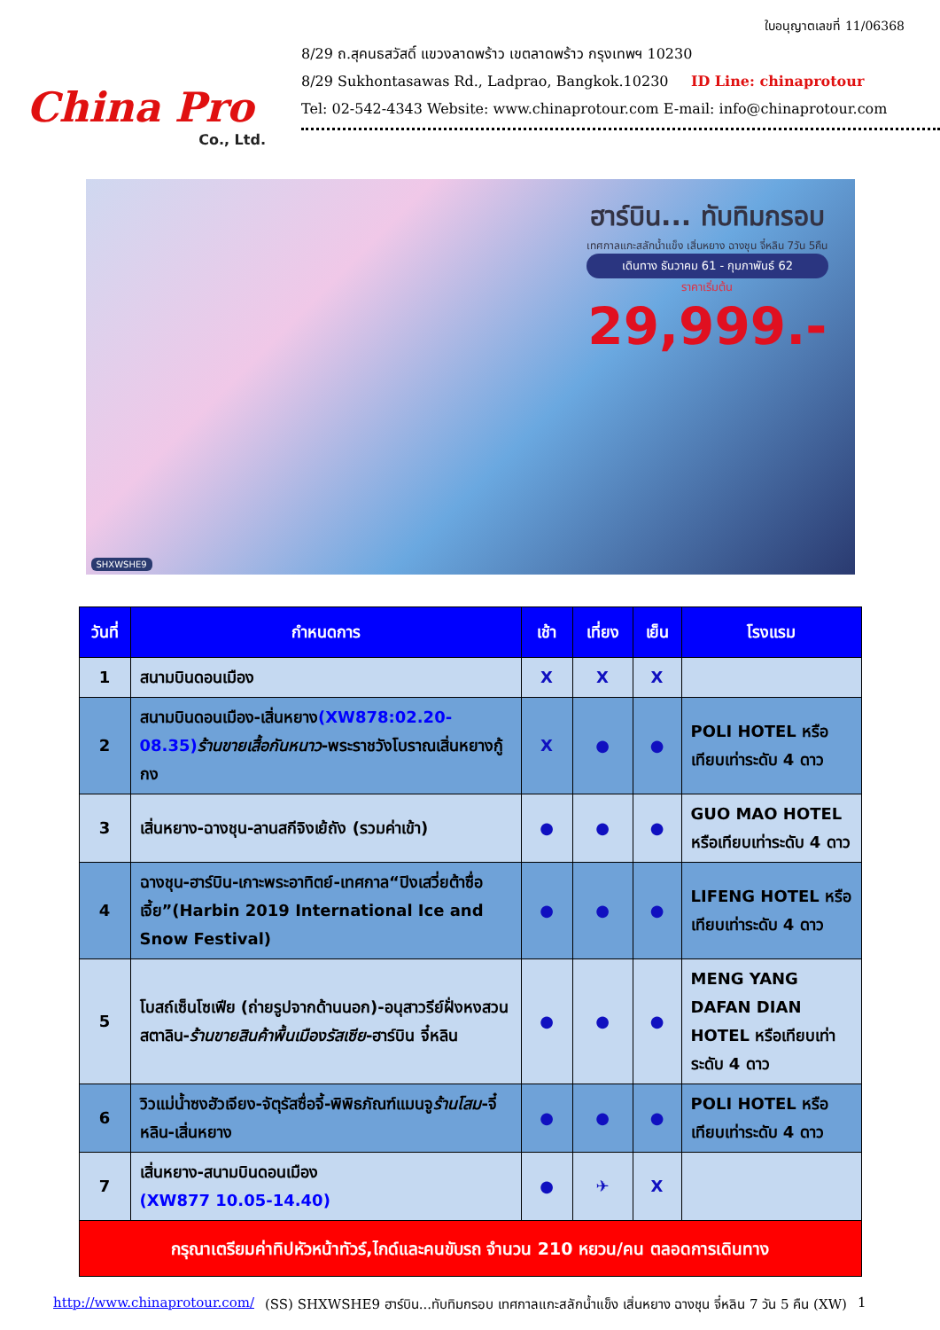China Pro
Co., Ltd.
ใบอนุญาตเลขที่ 11/06368
8/29 ถ.สุคนธสวัสดิ์ แขวงลาดพร้าว เขตลาดพร้าว กรุงเทพฯ 10230
8/29 Sukhontasawas Rd., Ladprao, Bangkok.10230 ID Line: chinaprotour
Tel: 02-542-4343 Website: www.chinaprotour.com E-mail: info@chinaprotour.com
ฮาร์บิน... ทับทิมกรอบ
เทศกาลแกะสลักน้ำแข็ง เสิ่นหยาง ฉางชุน จี๋หลิน 7วัน 5คืน
เดินทาง ธันวาคม 61 - กุมภาพันธ์ 62
ราคาเริ่มต้น
29,999.-
SHXWSHE9
| วันที่ | กำหนดการ | เช้า | เที่ยง | เย็น | โรงแรม |
| --- | --- | --- | --- | --- | --- |
| 1 | สนามบินดอนเมือง | X | X | X | |
| 2 | สนามบินดอนเมือง-เสิ่นหยาง (XW878:02.20-08.35) ร้านขายเสื้อกันหนาว -พระราชวังโบราณเสิ่นหยางกู้กง | X | ● | ● | POLI HOTEL หรือเทียบเท่าระดับ 4 ดาว |
| 3 | เสิ่นหยาง-ฉางชุน-ลานสกีจิงเย้ถัง (รวมค่าเข้า) | ● | ● | ● | GUO MAO HOTEL หรือเทียบเท่าระดับ 4 ดาว |
| 4 | ฉางชุน-ฮาร์บิน-เกาะพระอาทิตย์-เทศกาล“ปิงเสวี่ยต้าซื่อเจี้ย”(Harbin 2019 International Ice and Snow Festival) | ● | ● | ● | LIFENG HOTEL หรือเทียบเท่าระดับ 4 ดาว |
| 5 | โบสถ์เซ็นโซเฟีย (ถ่ายรูปจากด้านนอก)-อนุสาวรีย์ฝั่งหงสวนสตาลิน- ร้านขายสินค้าพื้นเมืองรัสเซีย -ฮาร์บิน จี๋หลิน | ● | ● | ● | MENG YANG DAFAN DIAN HOTEL หรือเทียบเท่าระดับ 4 ดาว |
| 6 | วิวแม่น้ำซงฮัวเจียง-จัตุรัสซื่อจี้-พิพิธภัณฑ์แมนจู ร้านโสม -จี๋หลิน-เสิ่นหยาง | ● | ● | ● | POLI HOTEL หรือเทียบเท่าระดับ 4 ดาว |
| 7 | เสิ่นหยาง-สนามบินดอนเมือง (XW877 10.05-14.40) | ● | ✈ | X | |
| กรุณาเตรียมค่าทิปหัวหน้าทัวร์,ไกด์และคนขับรถ จำนวน 210 หยวน/คน ตลอดการเดินทาง | | | | | |
http://www.chinaprotour.com/ (SS) SHXWSHE9 ฮาร์บิน...ทับทิมกรอบ เทศกาลแกะสลักน้ำแข็ง เสิ่นหยาง ฉางชุน จี๋หลิน 7 วัน 5 คืน (XW) 1